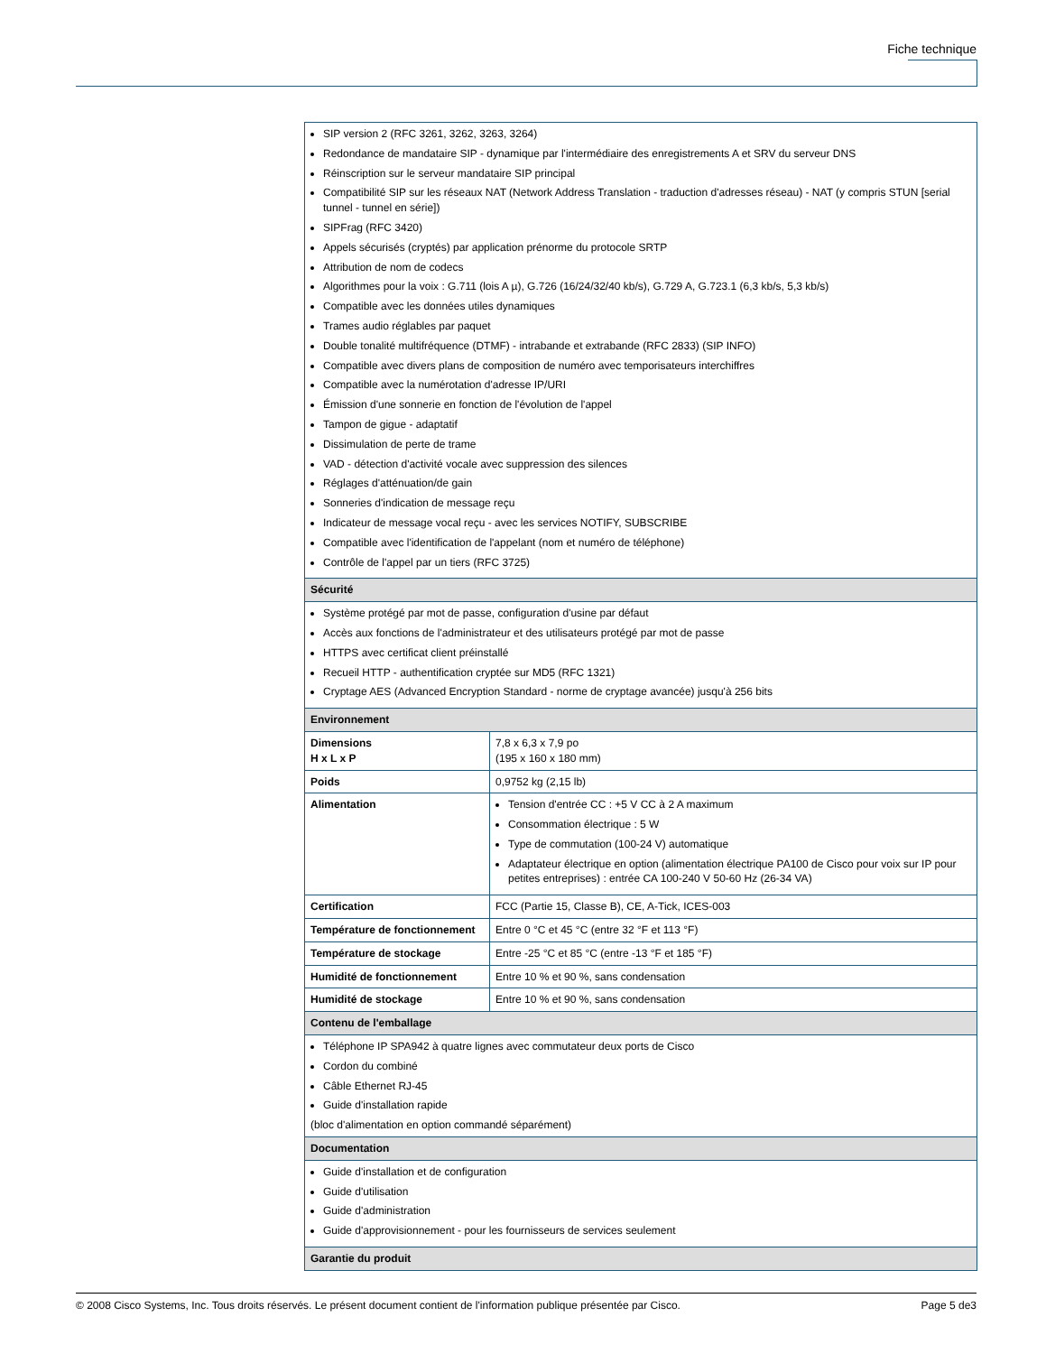Fiche technique
| SIP version 2 (RFC 3261, 3262, 3263, 3264) Redondance de mandataire SIP - dynamique par l'intermédiaire des enregistrements A et SRV du serveur DNS Réinscription sur le serveur mandataire SIP principal Compatibilité SIP sur les réseaux NAT (Network Address Translation - traduction d'adresses réseau) - NAT (y compris STUN [serial tunnel - tunnel en série]) SIPFrag (RFC 3420) Appels sécurisés (cryptés) par application prénorme du protocole SRTP Attribution de nom de codecs Algorithmes pour la voix : G.711 (lois A µ), G.726 (16/24/32/40 kb/s), G.729 A, G.723.1 (6,3 kb/s, 5,3 kb/s) Compatible avec les données utiles dynamiques Trames audio réglables par paquet Double tonalité multifréquence (DTMF) - intrabande et extrabande (RFC 2833) (SIP INFO) Compatible avec divers plans de composition de numéro avec temporisateurs interchiffres Compatible avec la numérotation d'adresse IP/URI Émission d'une sonnerie en fonction de l'évolution de l'appel Tampon de gigue - adaptatif Dissimulation de perte de trame VAD - détection d'activité vocale avec suppression des silences Réglages d'atténuation/de gain Sonneries d'indication de message reçu Indicateur de message vocal reçu - avec les services NOTIFY, SUBSCRIBE Compatible avec l'identification de l'appelant (nom et numéro de téléphone) Contrôle de l'appel par un tiers (RFC 3725) | |
| Sécurité | |
| Système protégé par mot de passe, configuration d'usine par défaut Accès aux fonctions de l'administrateur et des utilisateurs protégé par mot de passe HTTPS avec certificat client préinstallé Recueil HTTP - authentification cryptée sur MD5 (RFC 1321) Cryptage AES (Advanced Encryption Standard - norme de cryptage avancée) jusqu'à 256 bits | |
| Environnement | |
| Dimensions H x L x P | 7,8 x 6,3 x 7,9 po (195 x 160 x 180 mm) |
| Poids | 0,9752 kg (2,15 lb) |
| Alimentation | Tension d'entrée CC : +5 V CC à 2 A maximum Consommation électrique : 5 W Type de commutation (100-24 V) automatique Adaptateur électrique en option (alimentation électrique PA100 de Cisco pour voix sur IP pour petites entreprises) : entrée CA 100-240 V 50-60 Hz (26-34 VA) |
| Certification | FCC (Partie 15, Classe B), CE, A-Tick, ICES-003 |
| Température de fonctionnement | Entre 0 °C et 45 °C (entre 32 °F et 113 °F) |
| Température de stockage | Entre -25 °C et 85 °C (entre -13 °F et 185 °F) |
| Humidité de fonctionnement | Entre 10 % et 90 %, sans condensation |
| Humidité de stockage | Entre 10 % et 90 %, sans condensation |
| Contenu de l'emballage | |
| Téléphone IP SPA942 à quatre lignes avec commutateur deux ports de Cisco Cordon du combiné Câble Ethernet RJ-45 Guide d'installation rapide (bloc d'alimentation en option commandé séparément) | |
| Documentation | |
| Guide d'installation et de configuration Guide d'utilisation Guide d'administration Guide d'approvisionnement - pour les fournisseurs de services seulement | |
| Garantie du produit | |
© 2008 Cisco Systems, Inc. Tous droits réservés. Le présent document contient de l'information publique présentée par Cisco. Page 5 de3